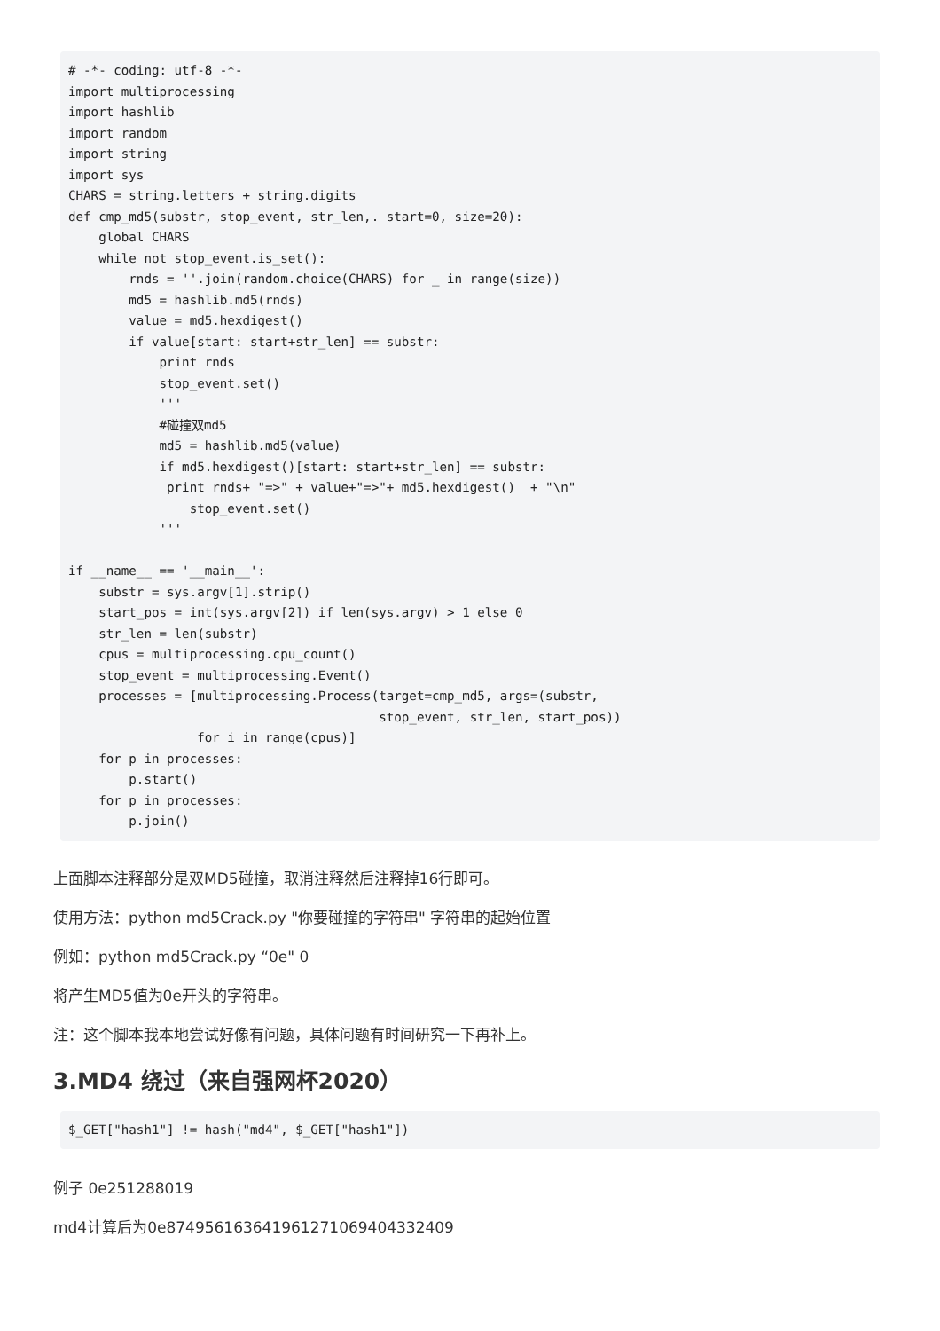# -*- coding: utf-8 -*-
import multiprocessing
import hashlib
import random
import string
import sys
CHARS = string.letters + string.digits
def cmp_md5(substr, stop_event, str_len,. start=0, size=20):
    global CHARS
    while not stop_event.is_set():
        rnds = ''.join(random.choice(CHARS) for _ in range(size))
        md5 = hashlib.md5(rnds)
        value = md5.hexdigest()
        if value[start: start+str_len] == substr:
            print rnds
            stop_event.set()
            '''
            #碰撞双md5
            md5 = hashlib.md5(value)
            if md5.hexdigest()[start: start+str_len] == substr:
             print rnds+ "=>" + value+"=>"+ md5.hexdigest()  + "\n"
                stop_event.set()
            '''

if __name__ == '__main__':
    substr = sys.argv[1].strip()
    start_pos = int(sys.argv[2]) if len(sys.argv) > 1 else 0
    str_len = len(substr)
    cpus = multiprocessing.cpu_count()
    stop_event = multiprocessing.Event()
    processes = [multiprocessing.Process(target=cmp_md5, args=(substr,
                                         stop_event, str_len, start_pos))
                 for i in range(cpus)]
    for p in processes:
        p.start()
    for p in processes:
        p.join()
上面脚本注释部分是双MD5碰撞，取消注释然后注释掉16行即可。
使用方法：python md5Crack.py "你要碰撞的字符串" 字符串的起始位置
例如：python md5Crack.py “0e" 0
将产生MD5值为0e开头的字符串。
注：这个脚本我本地尝试好像有问题，具体问题有时间研究一下再补上。
3.MD4 绕过（来自强网杯2020）
$_GET["hash1"] != hash("md4", $_GET["hash1"])
例子 0e251288019
md4计算后为0e874956163641961271069404332409